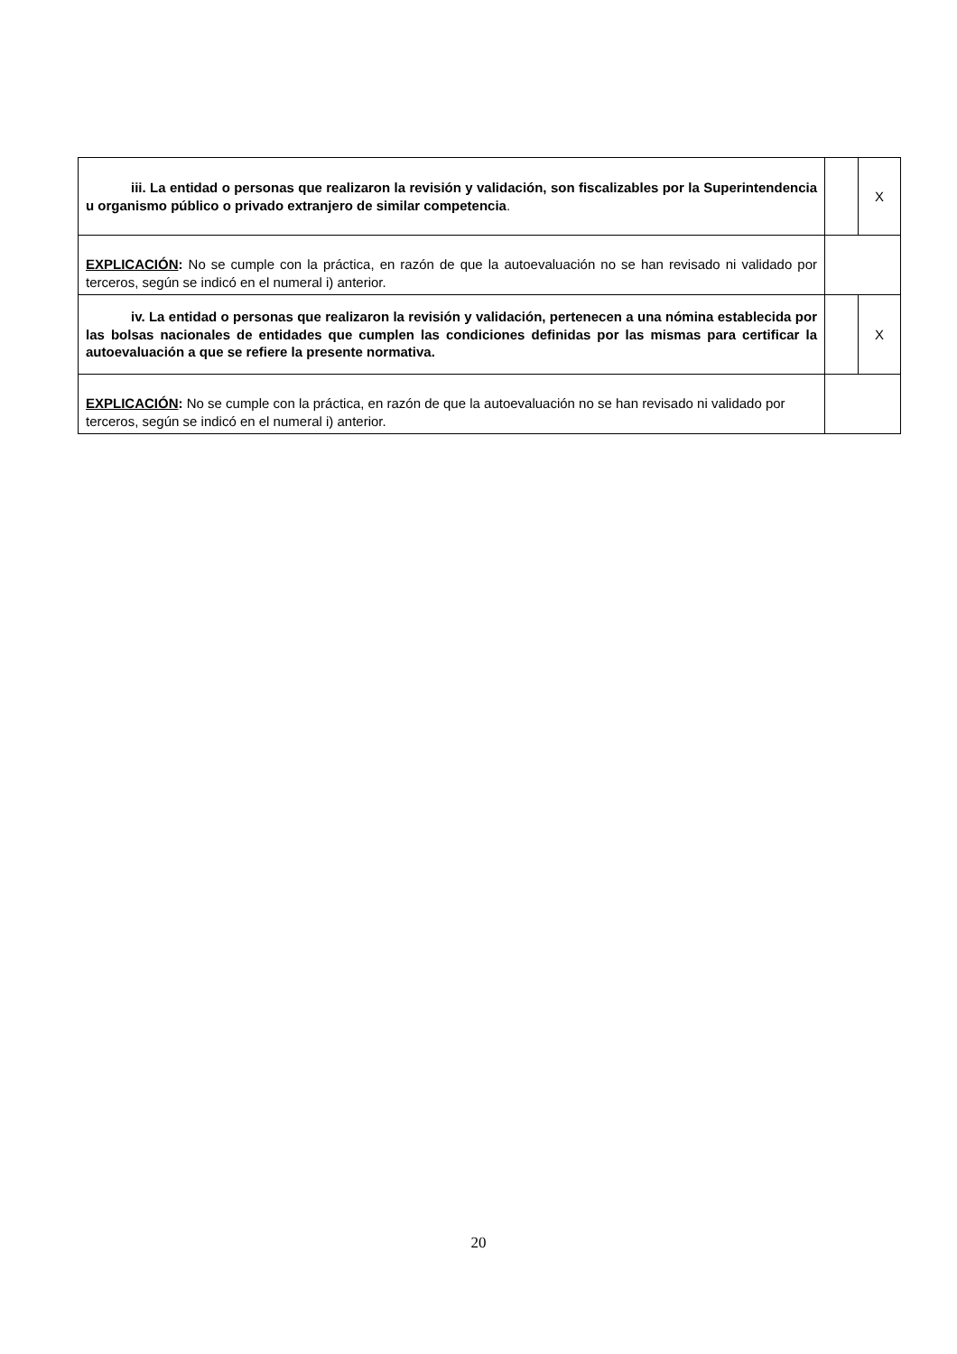| iii. La entidad o personas que realizaron la revisión y validación, son fiscalizables por la Superintendencia u organismo público o privado extranjero de similar competencia. | | X |
| EXPLICACIÓN : No se cumple con la práctica, en razón de que la autoevaluación no se han revisado ni validado por terceros, según se indicó en el numeral i) anterior. | | |
| iv. La entidad o personas que realizaron la revisión y validación, pertenecen a una nómina establecida por las bolsas nacionales de entidades que cumplen las condiciones definidas por las mismas para certificar la autoevaluación a que se refiere la presente normativa. | | X |
| EXPLICACIÓN : No se cumple con la práctica, en razón de que la autoevaluación no se han revisado ni validado por terceros, según se indicó en el numeral i) anterior. | | |
20